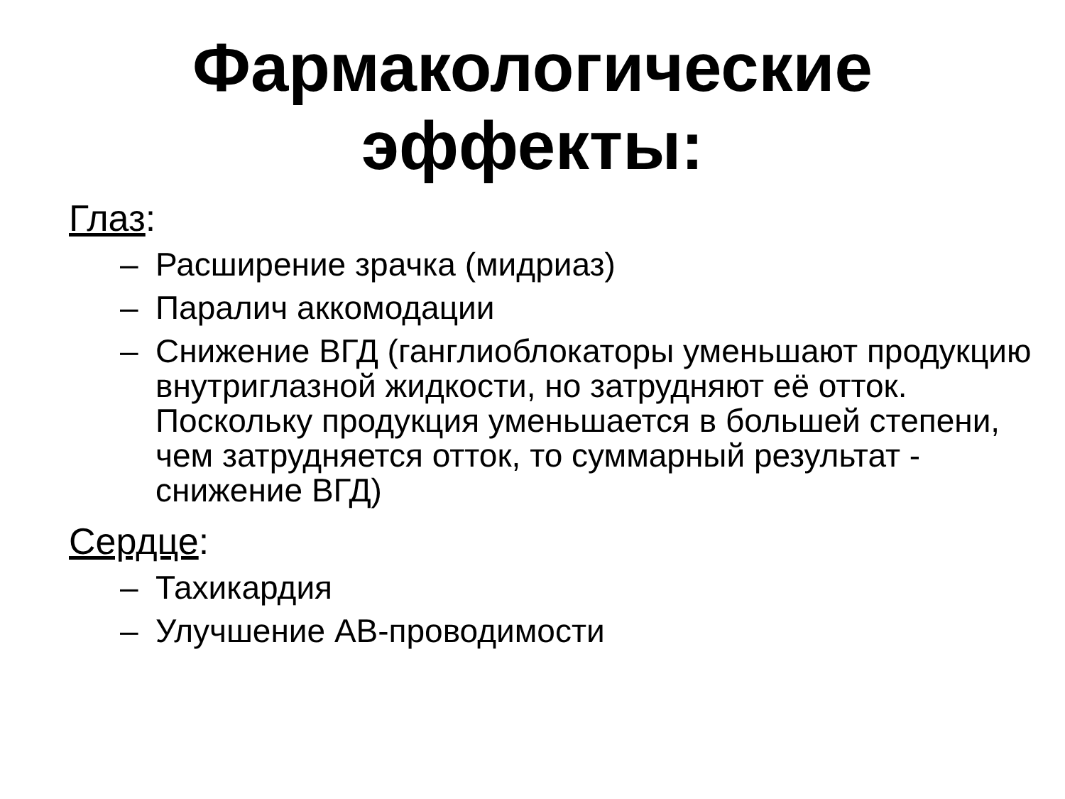Фармакологические
эффекты:
Глаз:
– Расширение зрачка (мидриаз)
– Паралич аккомодации
– Снижение ВГД (ганглиоблокаторы уменьшают продукцию внутриглазной жидкости, но затрудняют её отток. Поскольку продукция уменьшается в большей степени, чем затрудняется отток, то суммарный результат - снижение ВГД)
Сердце:
– Тахикардия
– Улучшение АВ-проводимости